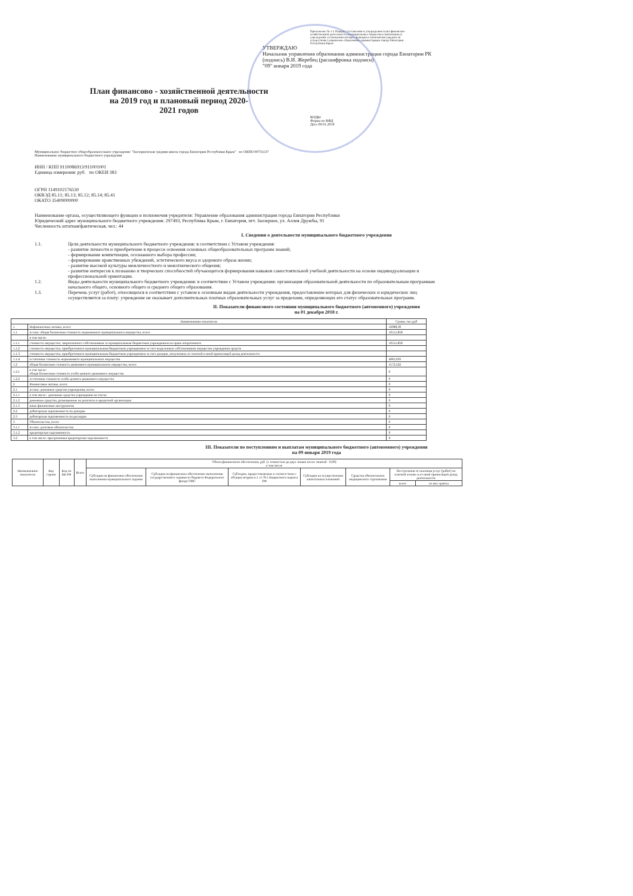Приложение № 1 к Порядку составления и утверждения плана финансово-хозяйственной деятельности муниципальных бюджетных (автономных) учреждений, в отношении которых функции и полномочия учредителя осуществляет управление образования администрации города Евпатории Республики Крым
УТВЕРЖДАЮ
Начальник управления образования администрации города Евпатории РК
(подпись) В.И. Жеребец (расшифровка подписи)
"09" января 2019 года
План финансово - хозяйственной деятельности
на 2019 год и плановый период 2020-
2021 годов
КОДЫ
Форма по КФД
Дата 09.01.2019
Муниципальное бюджетное общеобразовательное учреждение "Заозерненская средняя школа города Евпатории Республики Крым" по ОКПО 00731137
Наименование муниципального бюджетного учреждения
ИНН / КПП 9110086913/911001001
Единица измерения: руб. по ОКЕИ 383
ОГРН 1149102176530
ОКВЭД 85.11; 85.13; 85.12; 85.14; 85.41
ОКАТО 35409000000
Наименование органа, осуществляющего функции и полномочия учредителя: Управление образования администрации города Евпатории Республики
Юридический адрес муниципального бюджетного учреждения: 297493, Республика Крым, г. Евпатория, пгт. Заозерное, ул. Аллея Дружбы, 91
Численность штатная/фактическая, чел.: 44
I. Сведения о деятельности муниципального бюджетного учреждения
1.1. Цели деятельности муниципального бюджетного учреждения: в соответствии с Уставом учреждения:
- развитие личности и приобретение в процессе освоения основных общеобразовательных программ знаний;
- формирование компетенции, осознанного выбора профессии;
- формирование нравственных убеждений, эстетического вкуса и здорового образа жизни;
- развитие высокой культуры межличностного и межэтнического общения;
- развитие интересов к познанию и творческих способностей обучающегося формирования навыков самостоятельной учебной деятельности на основе индивидуализации и профессиональной ориентации.
1.2. Виды деятельности муниципального бюджетного учреждения: в соответствии с Уставом учреждения: организация образовательной деятельности по образовательным программам начального общего, основного общего и среднего общего образования.
1.3. Перечень услуг (работ), относящихся в соответствии с уставом к основным видам деятельности учреждения, предоставление которых для физических и юридических лиц осуществляется за плату: учреждение не оказывает дополнительных платных образовательных услуг за пределами, определяющих его статус образовательных программ.
II. Показатели финансового состояния муниципального бюджетного (автономного) учреждения
на 01 декабря 2018 г.
| Наименование показателя | | Сумма, тыс.руб |
| --- | --- | --- |
| 1 | Нефинансовые активы, всего: | 16088,38 |
| 1.1 | из них: общая балансовая стоимость недвижимого муниципального имущества, всего | 10515,858 |
| | в том числе: | |
| 1.1.1 | стоимость имущества, закрепленного собственником за муниципальным бюджетным учреждением на праве оперативного | 10515,858 |
| 1.1.2 | стоимость имущества, приобретенного муниципальным бюджетным учреждением за счет выделенных собственником имущества учреждения средств | |
| 1.1.3 | стоимость имущества, приобретенного муниципальным бюджетным учреждением за счет доходов, полученных от платной и иной приносящей доход деятельности | |
| 1.1.4 | остаточная стоимость недвижимого муниципального имущества | 4963,939 |
| 1.2 | общая балансовая стоимость движимого муниципального имущества, всего: | 5572,522 |
| 1.2.1 | в том числе: общая балансовая стоимость особо ценного движимого имущества | 0 |
| 1.2.2 | остаточная стоимость особо ценного движимого имущества | 0 |
| 2 | Финансовые активы, всего: | 0 |
| 2.1 | из них: денежные средства учреждения, всего: | 0 |
| 2.1.1 | в том числе : денежные средства учреждения на счетах | 0 |
| 2.1.2 | денежные средства, размещенные на депозиты в кредитной организации | 0 |
| 2.1.3 | иные финансовые инструменты | 0 |
| 2.2 | дебиторская задолженность по доходам | 0 |
| 2.3 | дебиторская задолженность по расходам | 0 |
| 3 | Обязательства, всего: | 0 |
| 3.1.1 | из них: долговые обязательства | 0 |
| 3.1.2 | кредиторская задолженность | 0 |
| 3.2 | в том числе: просроченная кредиторская задолженность | 0 |
III. Показатели по поступлениям и выплатам муниципального бюджетного (автономного) учреждения
на 09 января 2019 года
| Наименование показателя | Код строки | Код по БК РФ | Всего | Объем финансового обеспечения, руб. (с точностью до двух знаков после запятой - 0,00) в том числе | | | | | | |
| --- | --- | --- | --- | --- | --- | --- | --- | --- | --- | --- |
| | | | | Субсидия на финансовое обеспечение выполнения муниципального задания | Субсидии на финансовое обеспечение выполнения государственного задания из бюджета Федерального фонда ОМС | Субсидии, предоставляемые в соответствии с абзацем вторым п.1 ст.78.1 Бюджетного кодекса РФ | Субсидии на осуществление капитальных вложений | Средства обязательного медицинского страхования | Поступления от оказания услуг (работ) на платной основе и от иной приносящей доход деятельности | |
| | | | | | | | | | всего | из них гранты |